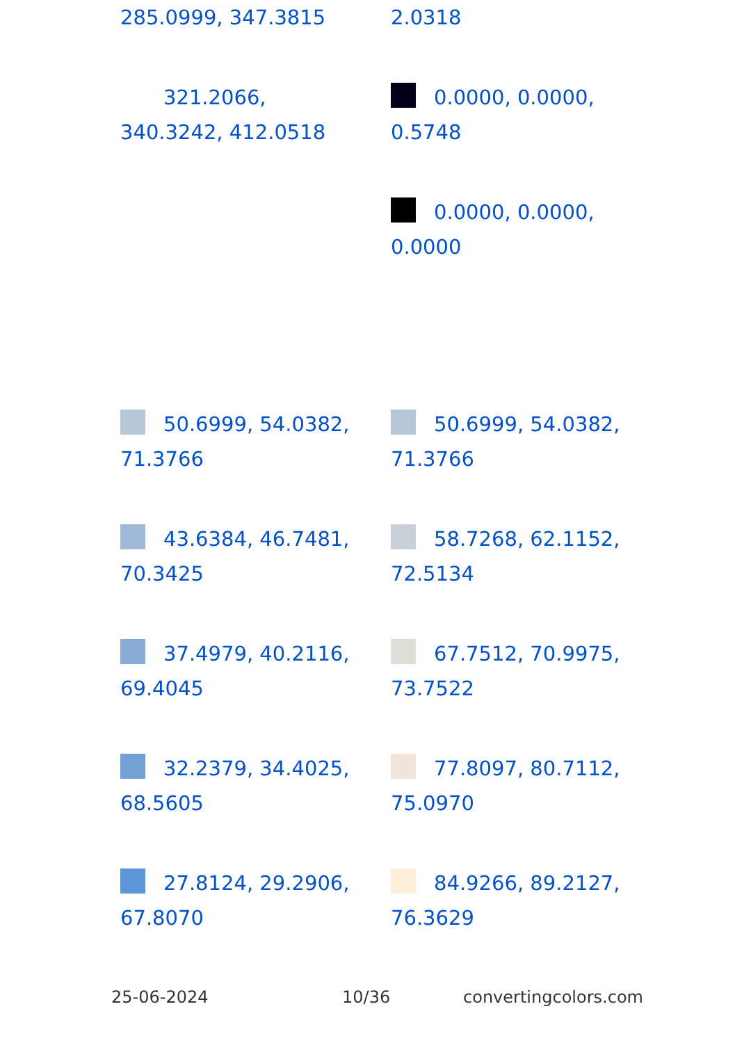285.0999, 347.3815 2.0318
321.2066, 340.3242, 412.0518
0.0000, 0.0000, 0.5748
0.0000, 0.0000, 0.0000
50.6999, 54.0382, 71.3766
50.6999, 54.0382, 71.3766
43.6384, 46.7481, 70.3425
58.7268, 62.1152, 72.5134
37.4979, 40.2116, 69.4045
67.7512, 70.9975, 73.7522
32.2379, 34.4025, 68.5605
77.8097, 80.7112, 75.0970
27.8124, 29.2906, 67.8070
84.9266, 89.2127, 76.3629
25-06-2024 10/36 convertingcolors.com